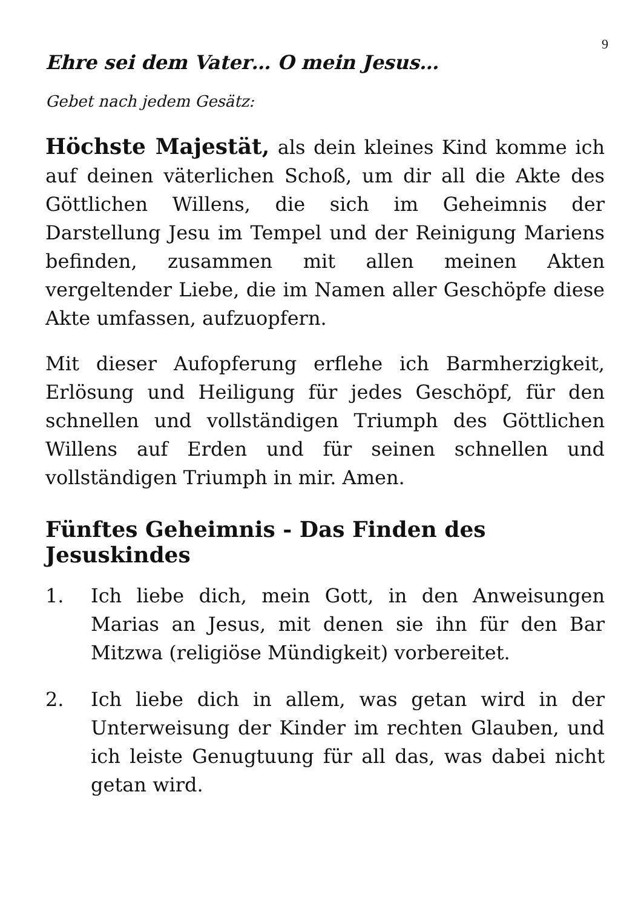9
Ehre sei dem Vater… O mein Jesus…
Gebet nach jedem Gesätz:
Höchste Majestät, als dein kleines Kind komme ich auf deinen väterlichen Schoß, um dir all die Akte des Göttlichen Willens, die sich im Geheimnis der Darstellung Jesu im Tempel und der Reinigung Mariens befinden, zusammen mit allen meinen Akten vergeltender Liebe, die im Namen aller Geschöpfe diese Akte umfassen, aufzuopfern.
Mit dieser Aufopferung erflehe ich Barmherzigkeit, Erlösung und Heiligung für jedes Geschöpf, für den schnellen und vollständigen Triumph des Göttlichen Willens auf Erden und für seinen schnellen und vollständigen Triumph in mir. Amen.
Fünftes Geheimnis - Das Finden des Jesuskindes
1. Ich liebe dich, mein Gott, in den Anweisungen Marias an Jesus, mit denen sie ihn für den Bar Mitzwa (religiöse Mündigkeit) vorbereitet.
2. Ich liebe dich in allem, was getan wird in der Unterweisung der Kinder im rechten Glauben, und ich leiste Genugtuung für all das, was dabei nicht getan wird.